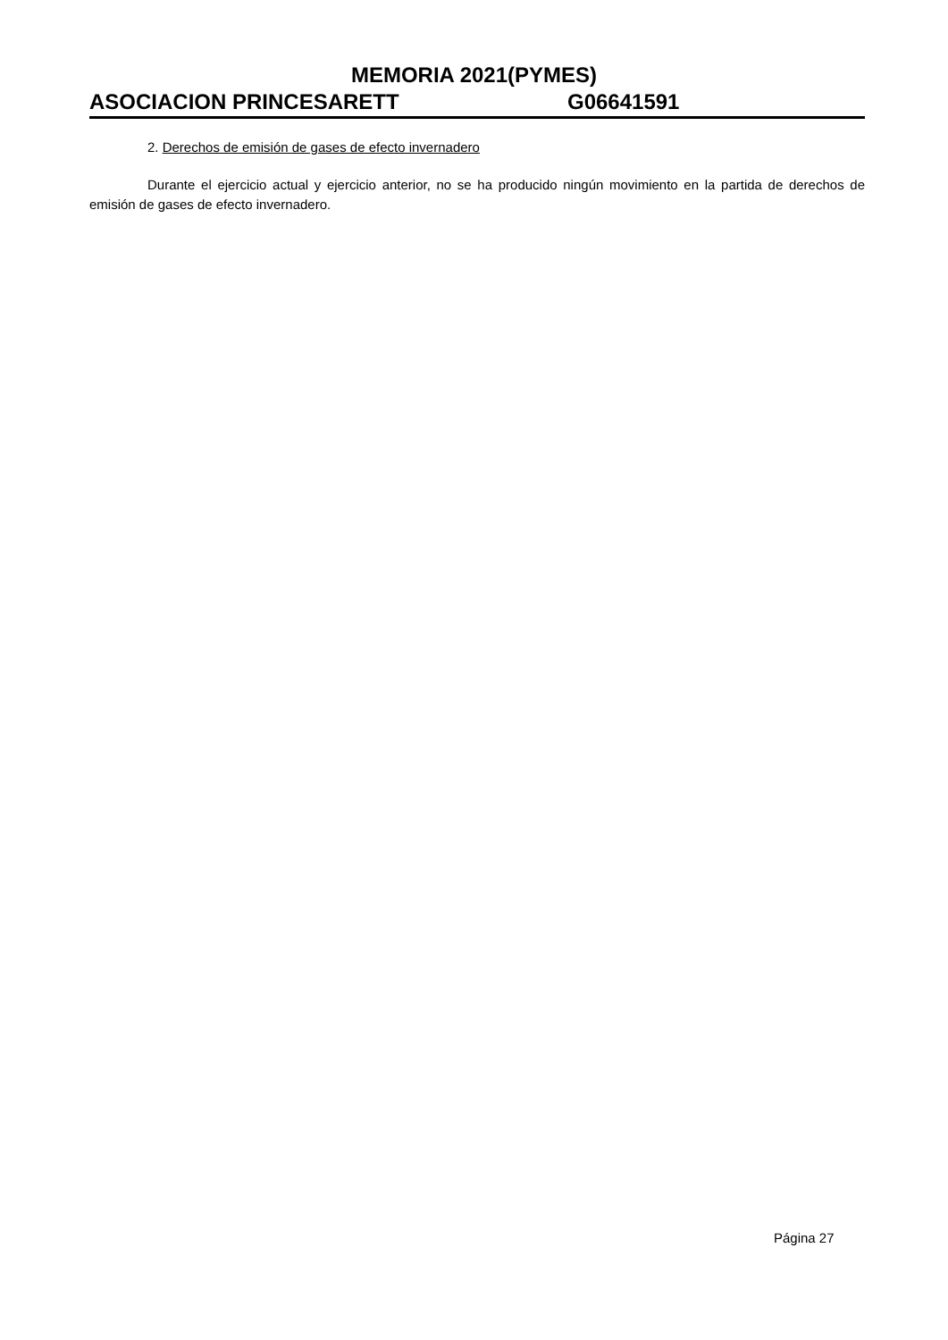MEMORIA 2021(PYMES)
ASOCIACION PRINCESARETT G06641591
2. Derechos de emisión de gases de efecto invernadero
Durante el ejercicio actual y ejercicio anterior, no se ha producido ningún movimiento en la partida de derechos de emisión de gases de efecto invernadero.
Página 27